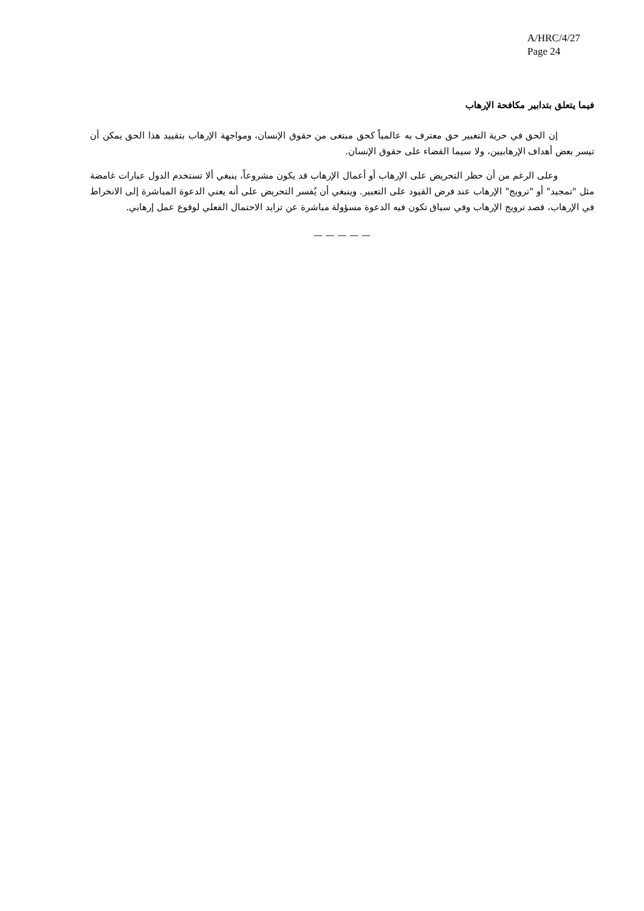A/HRC/4/27
Page 24
فيما يتعلق بتدابير مكافحة الإرهاب
إن الحق في حرية التعبير حق معترف به عالمياً كحق مبتغى من حقوق الإنسان، ومواجهة الإرهاب بتقييد هذا الحق يمكن أن تيسر بعض أهداف الإرهابيين، ولا سيما القضاء على حقوق الإنسان.
وعلى الرغم من أن حظر التحريض على الإرهاب أو أعمال الإرهاب قد يكون مشروعاً، ينبغي ألا تستخدم الدول عبارات غامضة مثل "تمجيد" أو "ترويج" الإرهاب عند فرض القيود على التعبير. وينبغي أن يُفسر التحريض على أنه يعني الدعوة المباشرة إلى الانخراط في الإرهاب، قصد ترويج الإرهاب وفي سياق تكون فيه الدعوة مسؤولة مباشرة عن تزايد الاحتمال الفعلي لوقوع عمل إرهابي.
— — — — —